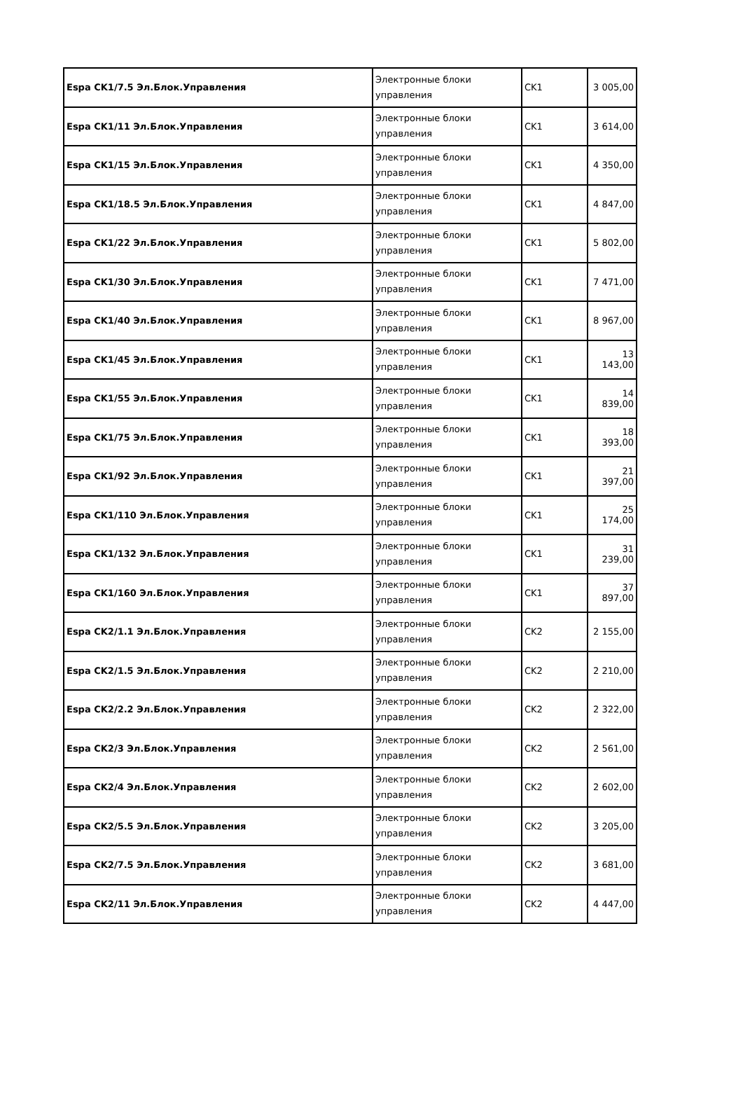| Espa CK1/7.5 Эл.Блок.Управления | Электронные блоки управления | CK1 | 3 005,00 |
| Espa CK1/11 Эл.Блок.Управления | Электронные блоки управления | CK1 | 3 614,00 |
| Espa CK1/15 Эл.Блок.Управления | Электронные блоки управления | CK1 | 4 350,00 |
| Espa CK1/18.5 Эл.Блок.Управления | Электронные блоки управления | CK1 | 4 847,00 |
| Espa CK1/22 Эл.Блок.Управления | Электронные блоки управления | CK1 | 5 802,00 |
| Espa CK1/30 Эл.Блок.Управления | Электронные блоки управления | CK1 | 7 471,00 |
| Espa CK1/40 Эл.Блок.Управления | Электронные блоки управления | CK1 | 8 967,00 |
| Espa CK1/45 Эл.Блок.Управления | Электронные блоки управления | CK1 | 13 143,00 |
| Espa CK1/55 Эл.Блок.Управления | Электронные блоки управления | CK1 | 14 839,00 |
| Espa CK1/75 Эл.Блок.Управления | Электронные блоки управления | CK1 | 18 393,00 |
| Espa CK1/92 Эл.Блок.Управления | Электронные блоки управления | CK1 | 21 397,00 |
| Espa CK1/110 Эл.Блок.Управления | Электронные блоки управления | CK1 | 25 174,00 |
| Espa CK1/132 Эл.Блок.Управления | Электронные блоки управления | CK1 | 31 239,00 |
| Espa CK1/160 Эл.Блок.Управления | Электронные блоки управления | CK1 | 37 897,00 |
| Espa CK2/1.1 Эл.Блок.Управления | Электронные блоки управления | CK2 | 2 155,00 |
| Espa CK2/1.5 Эл.Блок.Управления | Электронные блоки управления | CK2 | 2 210,00 |
| Espa CK2/2.2 Эл.Блок.Управления | Электронные блоки управления | CK2 | 2 322,00 |
| Espa CK2/3 Эл.Блок.Управления | Электронные блоки управления | CK2 | 2 561,00 |
| Espa CK2/4 Эл.Блок.Управления | Электронные блоки управления | CK2 | 2 602,00 |
| Espa CK2/5.5 Эл.Блок.Управления | Электронные блоки управления | CK2 | 3 205,00 |
| Espa CK2/7.5 Эл.Блок.Управления | Электронные блоки управления | CK2 | 3 681,00 |
| Espa CK2/11 Эл.Блок.Управления | Электронные блоки управления | CK2 | 4 447,00 |